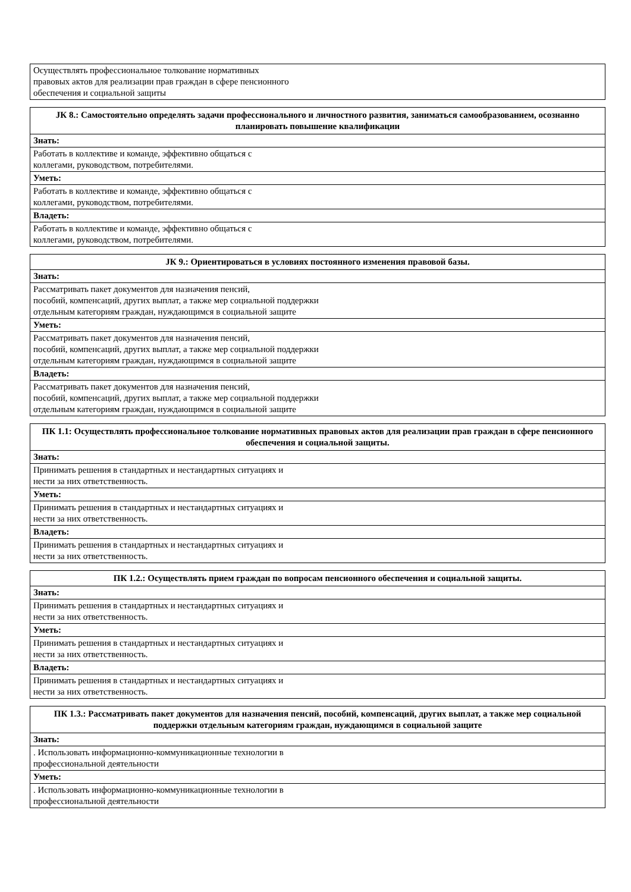| Осуществлять профессиональное толкование нормативных правовых актов для реализации прав граждан в сфере пенсионного обеспечения и социальной защиты |
| ЈК 8.: Самостоятельно определять задачи профессионального и личностного развития, заниматься самообразованием, осознанно планировать повышение квалификации |
| --- |
| Знать: |
| Работать в коллективе и команде, эффективно общаться с коллегами, руководством, потребителями. |
| Уметь: |
| Работать в коллективе и команде, эффективно общаться с коллегами, руководством, потребителями. |
| Владеть: |
| Работать в коллективе и команде, эффективно общаться с коллегами, руководством, потребителями. |
| ЈК 9.: Ориентироваться в условиях постоянного изменения правовой базы. |
| --- |
| Знать: |
| Рассматривать пакет документов для назначения пенсий, пособий, компенсаций, других выплат, а также мер социальной поддержки отдельным категориям граждан, нуждающимся в социальной защите |
| Уметь: |
| Рассматривать пакет документов для назначения пенсий, пособий, компенсаций, других выплат, а также мер социальной поддержки отдельным категориям граждан, нуждающимся в социальной защите |
| Владеть: |
| Рассматривать пакет документов для назначения пенсий, пособий, компенсаций, других выплат, а также мер социальной поддержки отдельным категориям граждан, нуждающимся в социальной защите |
| ПК 1.1: Осуществлять профессиональное толкование нормативных правовых актов для реализации прав граждан в сфере пенсионного обеспечения и социальной защиты. |
| --- |
| Знать: |
| Принимать решения в стандартных и нестандартных ситуациях и нести за них ответственность. |
| Уметь: |
| Принимать решения в стандартных и нестандартных ситуациях и нести за них ответственность. |
| Владеть: |
| Принимать решения в стандартных и нестандартных ситуациях и нести за них ответственность. |
| ПК 1.2.: Осуществлять прием граждан по вопросам пенсионного обеспечения и социальной защиты. |
| --- |
| Знать: |
| Принимать решения в стандартных и нестандартных ситуациях и нести за них ответственность. |
| Уметь: |
| Принимать решения в стандартных и нестандартных ситуациях и нести за них ответственность. |
| Владеть: |
| Принимать решения в стандартных и нестандартных ситуациях и нести за них ответственность. |
| ПК 1.3.: Рассматривать пакет документов для назначения пенсий, пособий, компенсаций, других выплат, а также мер социальной поддержки отдельным категориям граждан, нуждающимся в социальной защите |
| --- |
| Знать: |
| . Использовать информационно-коммуникационные технологии в профессиональной деятельности |
| Уметь: |
| . Использовать информационно-коммуникационные технологии в профессиональной деятельности |